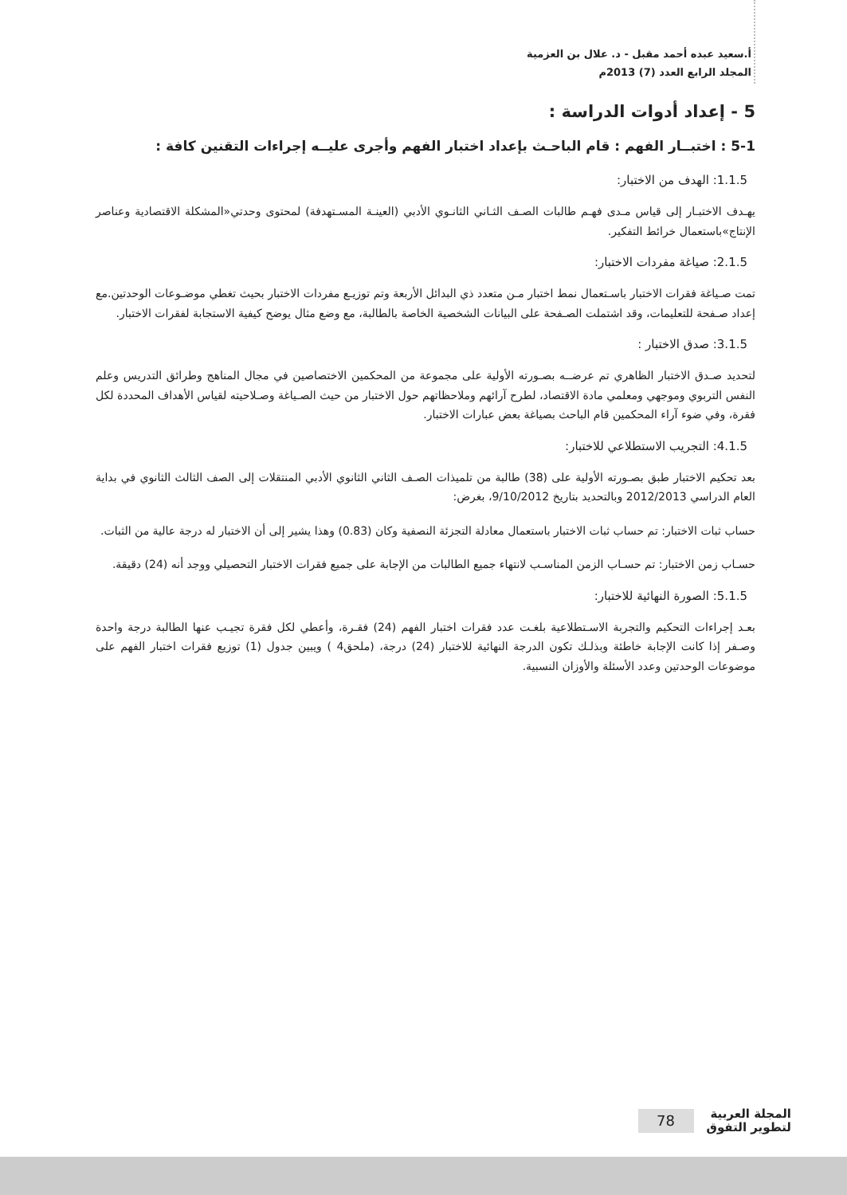أ.سعيد عبده أحمد مقبل - د. علال بن العزمية
المجلد الرابع العدد (7) 2013م
5 - إعداد أدوات الدراسة :
5-1 : اختبــار الفهم : قام الباحـث بإعداد اختبار الفهم وأجرى عليــه إجراءات التقنين كافة :
1.1.5: الهدف من الاختبار:
يهـدف الاختبـار إلى قياس مـدى فهـم طالبات الصـف الثـاني الثانـوي الأدبي (العينـة المسـتهدفة) لمحتوى وحدتي«المشكلة الاقتصادية وعناصر الإنتاج»باستعمال خرائط التفكير.
2.1.5: صياغة مفردات الاختبار:
تمت صـياغة فقرات الاختبار باسـتعمال نمط اختبار مـن متعدد ذي البدائل الأربعة وتم توزيـع مفردات الاختبار بحيث تغطي موضـوعات الوحدتين.مع إعداد صـفحة للتعليمات، وقد اشتملت الصـفحة على البيانات الشخصية الخاصة بالطالبة، مع وضع مثال يوضح كيفية الاستجابة لفقرات الاختبار.
3.1.5: صدق الاختبار :
لتحديد صـدق الاختبار الظاهري تم عرضــه بصـورته الأولية على مجموعة من المحكمين الاختصاصين في مجال المناهج وطرائق التدريس وعلم النفس التربوي وموجهي ومعلمي مادة الاقتصاد، لطرح آرائهم وملاحظاتهم حول الاختبار من حيث الصـياغة وصـلاحيته لقياس الأهداف المحددة لكل فقرة، وفي ضوء آراء المحكمين قام الباحث بصياغة بعض عبارات الاختبار.
4.1.5: التجريب الاستطلاعي للاختبار:
بعد تحكيم الاختبار طبق بصـورته الأولية على (38) طالبة من تلميذات الصـف الثاني الثانوي الأدبي المنتقلات إلى الصف الثالث الثانوي في بداية العام الدراسي 2012/2013 وبالتحديد بتاريخ 9/10/2012، بغرض:
حساب ثبات الاختبار: تم حساب ثبات الاختبار باستعمال معادلة التجزئة النصفية وكان (0.83) وهذا يشير إلى أن الاختبار له درجة عالية من الثبات.
حسـاب زمن الاختبار: تم حسـاب الزمن المناسـب لانتهاء جميع الطالبات من الإجابة على جميع فقرات الاختبار التحصيلي ووجد أنه (24) دقيقة.
5.1.5: الصورة النهائية للاختبار:
بعـد إجراءات التحكيم والتجربة الاسـتطلاعية بلغـت عدد فقرات اختبار الفهم (24) فقـرة، وأعطي لكل فقرة تجيـب عنها الطالبة درجة واحدة وصـفر إذا كانت الإجابة خاطئة وبذلـك تكون الدرجة النهائية للاختبار (24) درجة، (ملحق4 ) ويبين جدول (1) توزيع فقرات اختبار الفهم على موضوعات الوحدتين وعدد الأسئلة والأوزان النسبية.
المجلة العربية
لتطوير التفوق
78